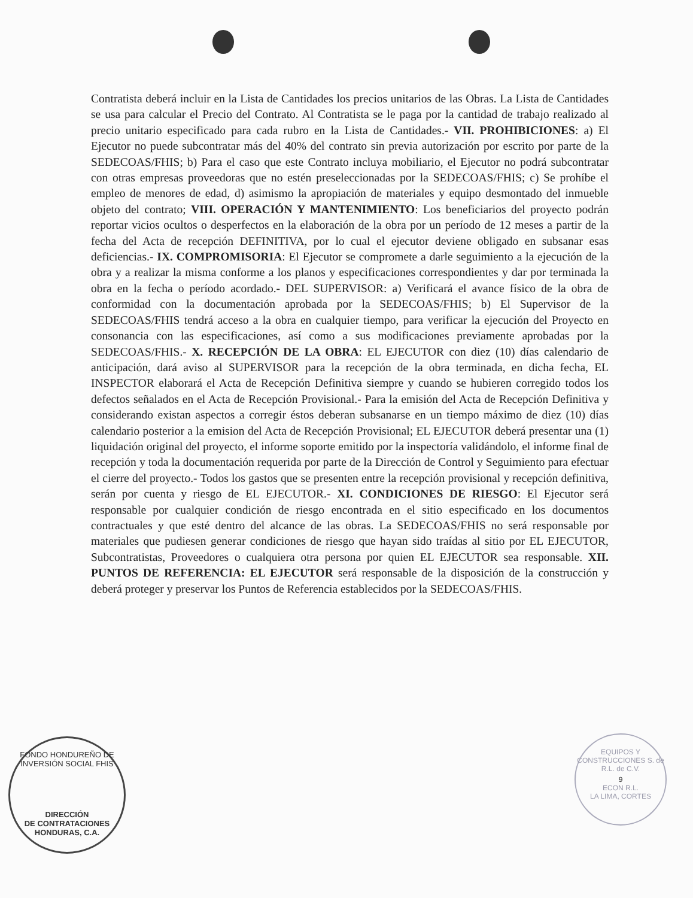Contratista deberá incluir en la Lista de Cantidades los precios unitarios de las Obras. La Lista de Cantidades se usa para calcular el Precio del Contrato. Al Contratista se le paga por la cantidad de trabajo realizado al precio unitario especificado para cada rubro en la Lista de Cantidades.- VII. PROHIBICIONES: a) El Ejecutor no puede subcontratar más del 40% del contrato sin previa autorización por escrito por parte de la SEDECOAS/FHIS; b) Para el caso que este Contrato incluya mobiliario, el Ejecutor no podrá subcontratar con otras empresas proveedoras que no estén preseleccionadas por la SEDECOAS/FHIS; c) Se prohíbe el empleo de menores de edad, d) asimismo la apropiación de materiales y equipo desmontado del inmueble objeto del contrato; VIII. OPERACIÓN Y MANTENIMIENTO: Los beneficiarios del proyecto podrán reportar vicios ocultos o desperfectos en la elaboración de la obra por un período de 12 meses a partir de la fecha del Acta de recepción DEFINITIVA, por lo cual el ejecutor deviene obligado en subsanar esas deficiencias.- IX. COMPROMISORIA: El Ejecutor se compromete a darle seguimiento a la ejecución de la obra y a realizar la misma conforme a los planos y especificaciones correspondientes y dar por terminada la obra en la fecha o período acordado.- DEL SUPERVISOR: a) Verificará el avance físico de la obra de conformidad con la documentación aprobada por la SEDECOAS/FHIS; b) El Supervisor de la SEDECOAS/FHIS tendrá acceso a la obra en cualquier tiempo, para verificar la ejecución del Proyecto en consonancia con las especificaciones, así como a sus modificaciones previamente aprobadas por la SEDECOAS/FHIS.- X. RECEPCIÓN DE LA OBRA: EL EJECUTOR con diez (10) días calendario de anticipación, dará aviso al SUPERVISOR para la recepción de la obra terminada, en dicha fecha, EL INSPECTOR elaborará el Acta de Recepción Definitiva siempre y cuando se hubieren corregido todos los defectos señalados en el Acta de Recepción Provisional.- Para la emisión del Acta de Recepción Definitiva y considerando existan aspectos a corregir éstos deberan subsanarse en un tiempo máximo de diez (10) días calendario posterior a la emision del Acta de Recepción Provisional; EL EJECUTOR deberá presentar una (1) liquidación original del proyecto, el informe soporte emitido por la inspectoría validándolo, el informe final de recepción y toda la documentación requerida por parte de la Dirección de Control y Seguimiento para efectuar el cierre del proyecto.- Todos los gastos que se presenten entre la recepción provisional y recepción definitiva, serán por cuenta y riesgo de EL EJECUTOR.- XI. CONDICIONES DE RIESGO: El Ejecutor será responsable por cualquier condición de riesgo encontrada en el sitio especificado en los documentos contractuales y que esté dentro del alcance de las obras. La SEDECOAS/FHIS no será responsable por materiales que pudiesen generar condiciones de riesgo que hayan sido traídas al sitio por EL EJECUTOR, Subcontratistas, Proveedores o cualquiera otra persona por quien EL EJECUTOR sea responsable. XII. PUNTOS DE REFERENCIA: EL EJECUTOR será responsable de la disposición de la construcción y deberá proteger y preservar los Puntos de Referencia establecidos por la SEDECOAS/FHIS.
FONDO HONDUREÑO DE INVERSIÓN SOCIAL FHIS
DIRECCIÓN
DE CONTRATACIONES
HONDURAS, C.A.
EQUIPOS Y CONSTRUCCIONES S. de R.L. de C.V.
9
ECON R.L.
LA LIMA, CORTES